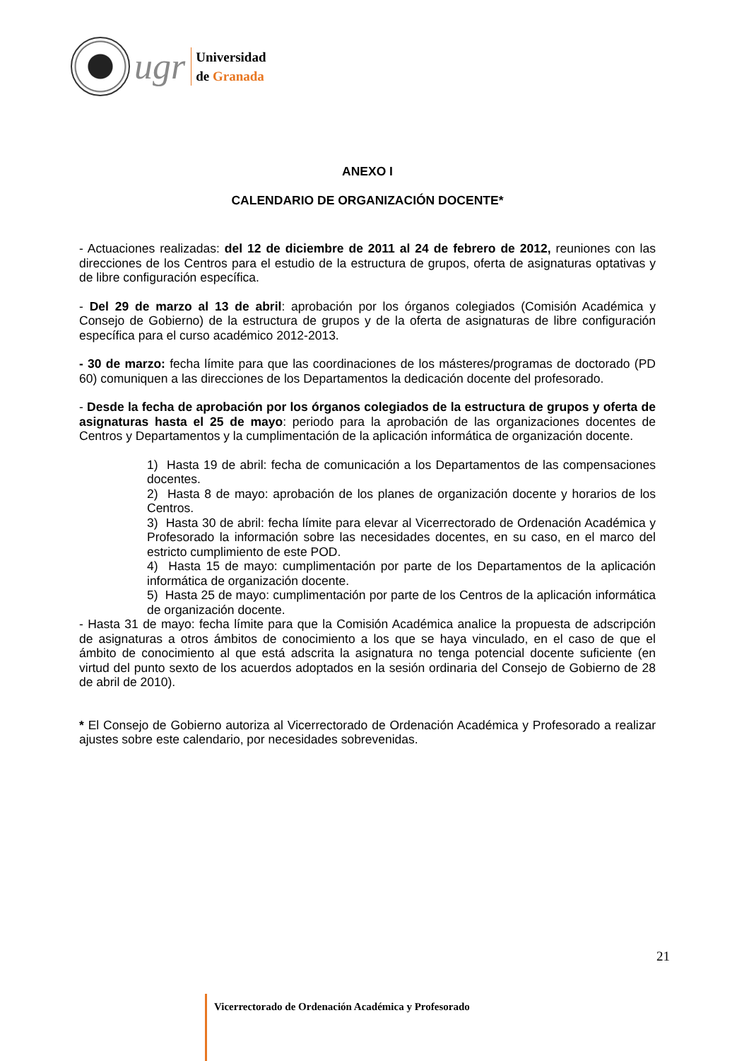ugr
Universidad
de Granada
ANEXO I
CALENDARIO DE ORGANIZACIÓN DOCENTE*
- Actuaciones realizadas: del 12 de diciembre de 2011 al 24 de febrero de 2012, reuniones con las direcciones de los Centros para el estudio de la estructura de grupos, oferta de asignaturas optativas y de libre configuración específica.
- Del 29 de marzo al 13 de abril: aprobación por los órganos colegiados (Comisión Académica y Consejo de Gobierno) de la estructura de grupos y de la oferta de asignaturas de libre configuración específica para el curso académico 2012-2013.
- 30 de marzo: fecha límite para que las coordinaciones de los másteres/programas de doctorado (PD 60) comuniquen a las direcciones de los Departamentos la dedicación docente del profesorado.
- Desde la fecha de aprobación por los órganos colegiados de la estructura de grupos y oferta de asignaturas hasta el 25 de mayo: periodo para la aprobación de las organizaciones docentes de Centros y Departamentos y la cumplimentación de la aplicación informática de organización docente.
1) Hasta 19 de abril: fecha de comunicación a los Departamentos de las compensaciones docentes.
2) Hasta 8 de mayo: aprobación de los planes de organización docente y horarios de los Centros.
3) Hasta 30 de abril: fecha límite para elevar al Vicerrectorado de Ordenación Académica y Profesorado la información sobre las necesidades docentes, en su caso, en el marco del estricto cumplimiento de este POD.
4) Hasta 15 de mayo: cumplimentación por parte de los Departamentos de la aplicación informática de organización docente.
5) Hasta 25 de mayo: cumplimentación por parte de los Centros de la aplicación informática de organización docente.
- Hasta 31 de mayo: fecha límite para que la Comisión Académica analice la propuesta de adscripción de asignaturas a otros ámbitos de conocimiento a los que se haya vinculado, en el caso de que el ámbito de conocimiento al que está adscrita la asignatura no tenga potencial docente suficiente (en virtud del punto sexto de los acuerdos adoptados en la sesión ordinaria del Consejo de Gobierno de 28 de abril de 2010).
* El Consejo de Gobierno autoriza al Vicerrectorado de Ordenación Académica y Profesorado a realizar ajustes sobre este calendario, por necesidades sobrevenidas.
21
Vicerrectorado de Ordenación Académica y Profesorado